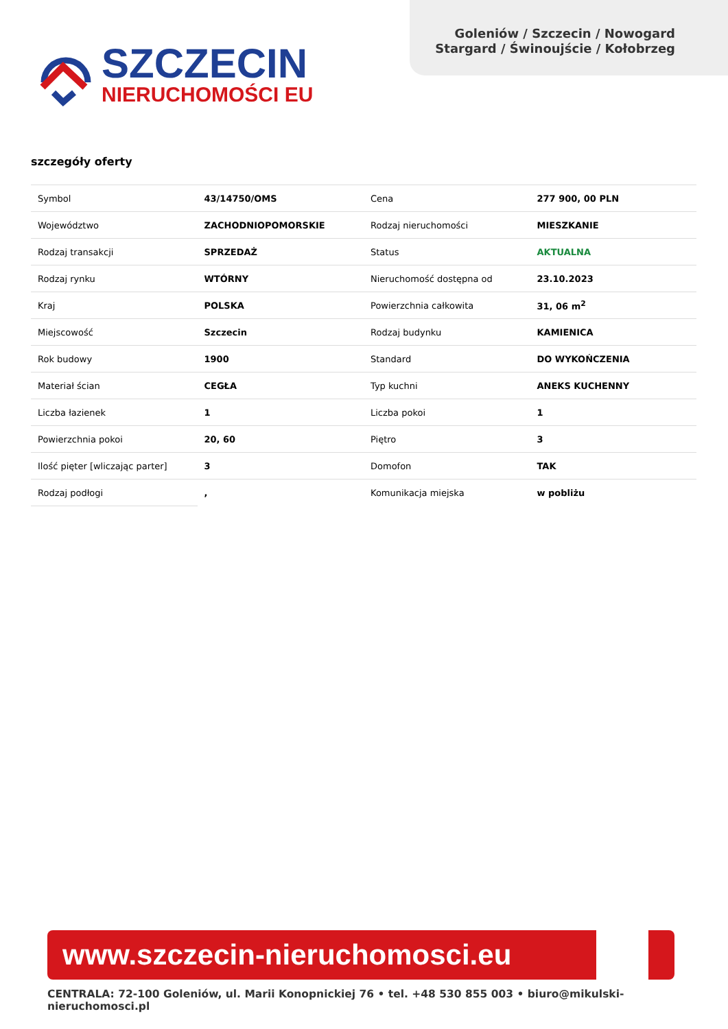Goleniów / Szczecin / Nowogard
Stargard / Świnoujście / Kołobrzeg
SZCZECIN
NIERUCHOMOŚCI EU
szczegóły oferty
| Symbol | 43/14750/OMS | Cena | 277 900, 00 PLN |
| Województwo | ZACHODNIOPOMORSKIE | Rodzaj nieruchomości | MIESZKANIE |
| Rodzaj transakcji | SPRZEDAŻ | Status | AKTUALNA |
| Rodzaj rynku | WTÓRNY | Nieruchomość dostępna od | 23.10.2023 |
| Kraj | POLSKA | Powierzchnia całkowita | 31, 06 m<sup>2</sup> |
| Miejscowość | Szczecin | Rodzaj budynku | KAMIENICA |
| Rok budowy | 1900 | Standard | DO WYKOŃCZENIA |
| Materiał ścian | CEGŁA | Typ kuchni | ANEKS KUCHENNY |
| Liczba łazienek | 1 | Liczba pokoi | 1 |
| Powierzchnia pokoi | 20, 60 | Piętro | 3 |
| Ilość pięter [wliczając parter] | 3 | Domofon | TAK |
| Rodzaj podłogi | , | Komunikacja miejska | w pobliżu |
www.szczecin-nieruchomosci.eu
CENTRALA: 72-100 Goleniów, ul. Marii Konopnickiej 76 • tel. +48 530 855 003 • biuro@mikulski-nieruchomosci.pl